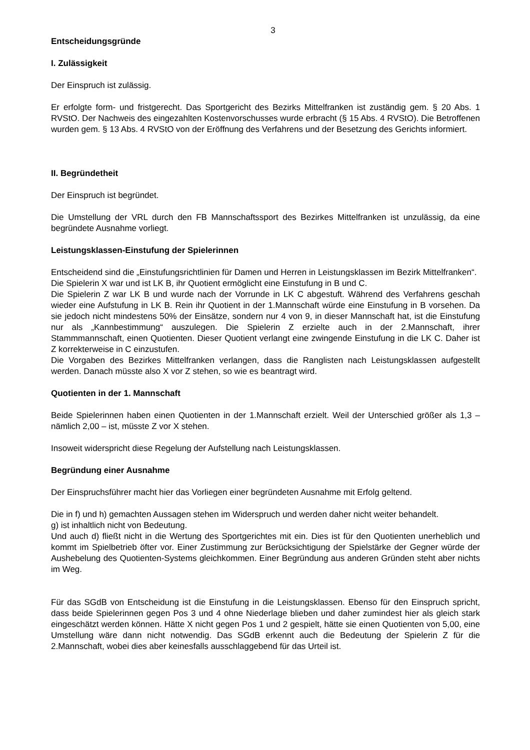3
Entscheidungsgründe
I. Zulässigkeit
Der Einspruch ist zulässig.
Er erfolgte form- und fristgerecht. Das Sportgericht des Bezirks Mittelfranken ist zuständig gem. § 20 Abs. 1 RVStO. Der Nachweis des eingezahlten Kostenvorschusses wurde erbracht (§ 15 Abs. 4 RVStO). Die Betroffenen wurden gem. § 13 Abs. 4 RVStO von der Eröffnung des Verfahrens und der Besetzung des Gerichts informiert.
II. Begründetheit
Der Einspruch ist begründet.
Die Umstellung der VRL durch den FB Mannschaftssport des Bezirkes Mittelfranken ist unzulässig, da eine begründete Ausnahme vorliegt.
Leistungsklassen-Einstufung der Spielerinnen
Entscheidend sind die „Einstufungsrichtlinien für Damen und Herren in Leistungsklassen im Bezirk Mittelfranken“.
Die Spielerin X war und ist LK B, ihr Quotient ermöglicht eine Einstufung in B und C.
Die Spielerin Z war LK B und wurde nach der Vorrunde in LK C abgestuft. Während des Verfahrens geschah wieder eine Aufstufung in LK B. Rein ihr Quotient in der 1.Mannschaft würde eine Einstufung in B vorsehen. Da sie jedoch nicht mindestens 50% der Einsätze, sondern nur 4 von 9, in dieser Mannschaft hat, ist die Einstufung nur als „Kannbestimmung“ auszulegen. Die Spielerin Z erzielte auch in der 2.Mannschaft, ihrer Stammmannschaft, einen Quotienten. Dieser Quotient verlangt eine zwingende Einstufung in die LK C. Daher ist Z korrekterweise in C einzustufen.
Die Vorgaben des Bezirkes Mittelfranken verlangen, dass die Ranglisten nach Leistungsklassen aufgestellt werden. Danach müsste also X vor Z stehen, so wie es beantragt wird.
Quotienten in der 1. Mannschaft
Beide Spielerinnen haben einen Quotienten in der 1.Mannschaft erzielt. Weil der Unterschied größer als 1,3 – nämlich 2,00 – ist, müsste Z vor X stehen.
Insoweit widerspricht diese Regelung der Aufstellung nach Leistungsklassen.
Begründung einer Ausnahme
Der Einspruchsführer macht hier das Vorliegen einer begründeten Ausnahme mit Erfolg geltend.
Die in f) und h) gemachten Aussagen stehen im Widerspruch und werden daher nicht weiter behandelt.
g) ist inhaltlich nicht von Bedeutung.
Und auch d) fließt nicht in die Wertung des Sportgerichtes mit ein. Dies ist für den Quotienten unerheblich und kommt im Spielbetrieb öfter vor. Einer Zustimmung zur Berücksichtigung der Spielstärke der Gegner würde der Aushebelung des Quotienten-Systems gleichkommen. Einer Begründung aus anderen Gründen steht aber nichts im Weg.
Für das SGdB von Entscheidung ist die Einstufung in die Leistungsklassen. Ebenso für den Einspruch spricht, dass beide Spielerinnen gegen Pos 3 und 4 ohne Niederlage blieben und daher zumindest hier als gleich stark eingeschätzt werden können. Hätte X nicht gegen Pos 1 und 2 gespielt, hätte sie einen Quotienten von 5,00, eine Umstellung wäre dann nicht notwendig. Das SGdB erkennt auch die Bedeutung der Spielerin Z für die 2.Mannschaft, wobei dies aber keinesfalls ausschlaggebend für das Urteil ist.